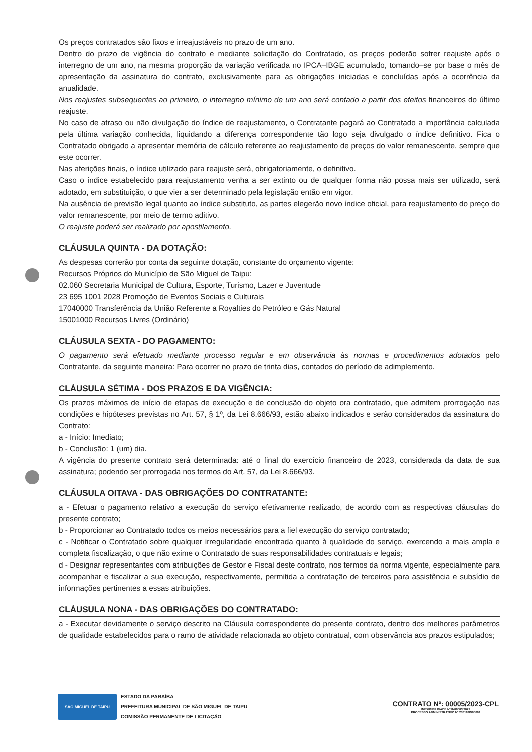Os preços contratados são fixos e irreajustáveis no prazo de um ano.
Dentro do prazo de vigência do contrato e mediante solicitação do Contratado, os preços poderão sofrer reajuste após o interregno de um ano, na mesma proporção da variação verificada no IPCA–IBGE acumulado, tomando–se por base o mês de apresentação da assinatura do contrato, exclusivamente para as obrigações iniciadas e concluídas após a ocorrência da anualidade.
Nos reajustes subsequentes ao primeiro, o interregno mínimo de um ano será contado a partir dos efeitos financeiros do último reajuste.
No caso de atraso ou não divulgação do índice de reajustamento, o Contratante pagará ao Contratado a importância calculada pela última variação conhecida, liquidando a diferença correspondente tão logo seja divulgado o índice definitivo. Fica o Contratado obrigado a apresentar memória de cálculo referente ao reajustamento de preços do valor remanescente, sempre que este ocorrer.
Nas aferições finais, o índice utilizado para reajuste será, obrigatoriamente, o definitivo.
Caso o índice estabelecido para reajustamento venha a ser extinto ou de qualquer forma não possa mais ser utilizado, será adotado, em substituição, o que vier a ser determinado pela legislação então em vigor.
Na ausência de previsão legal quanto ao índice substituto, as partes elegerão novo índice oficial, para reajustamento do preço do valor remanescente, por meio de termo aditivo.
O reajuste poderá ser realizado por apostilamento.
CLÁUSULA QUINTA - DA DOTAÇÃO:
As despesas correrão por conta da seguinte dotação, constante do orçamento vigente:
Recursos Próprios do Município de São Miguel de Taipu:
02.060 Secretaria Municipal de Cultura, Esporte, Turismo, Lazer e Juventude
23 695 1001 2028 Promoção de Eventos Sociais e Culturais
17040000 Transferência da União Referente a Royalties do Petróleo e Gás Natural
15001000 Recursos Livres (Ordinário)
CLÁUSULA SEXTA - DO PAGAMENTO:
O pagamento será efetuado mediante processo regular e em observância às normas e procedimentos adotados pelo Contratante, da seguinte maneira: Para ocorrer no prazo de trinta dias, contados do período de adimplemento.
CLÁUSULA SÉTIMA - DOS PRAZOS E DA VIGÊNCIA:
Os prazos máximos de início de etapas de execução e de conclusão do objeto ora contratado, que admitem prorrogação nas condições e hipóteses previstas no Art. 57, § 1º, da Lei 8.666/93, estão abaixo indicados e serão considerados da assinatura do Contrato:
a - Início: Imediato;
b - Conclusão: 1 (um) dia.
A vigência do presente contrato será determinada: até o final do exercício financeiro de 2023, considerada da data de sua assinatura; podendo ser prorrogada nos termos do Art. 57, da Lei 8.666/93.
CLÁUSULA OITAVA - DAS OBRIGAÇÕES DO CONTRATANTE:
a - Efetuar o pagamento relativo a execução do serviço efetivamente realizado, de acordo com as respectivas cláusulas do presente contrato;
b - Proporcionar ao Contratado todos os meios necessários para a fiel execução do serviço contratado;
c - Notificar o Contratado sobre qualquer irregularidade encontrada quanto à qualidade do serviço, exercendo a mais ampla e completa fiscalização, o que não exime o Contratado de suas responsabilidades contratuais e legais;
d - Designar representantes com atribuições de Gestor e Fiscal deste contrato, nos termos da norma vigente, especialmente para acompanhar e fiscalizar a sua execução, respectivamente, permitida a contratação de terceiros para assistência e subsídio de informações pertinentes a essas atribuições.
CLÁUSULA NONA - DAS OBRIGAÇÕES DO CONTRATADO:
a - Executar devidamente o serviço descrito na Cláusula correspondente do presente contrato, dentro dos melhores parâmetros de qualidade estabelecidos para o ramo de atividade relacionada ao objeto contratual, com observância aos prazos estipulados;
SÃO MIGUEL DE TAIPU
ESTADO DA PARAÍBA
PREFEITURA MUNICIPAL DE SÃO MIGUEL DE TAIPU
COMISSÃO PERMANENTE DE LICITAÇÃO
CONTRATO Nº: 00005/2023-CPL
INEXIGIBILIDADE Nº IN00003/2023
PROCESSO ADMINISTRATIVO Nº 230110IN00001